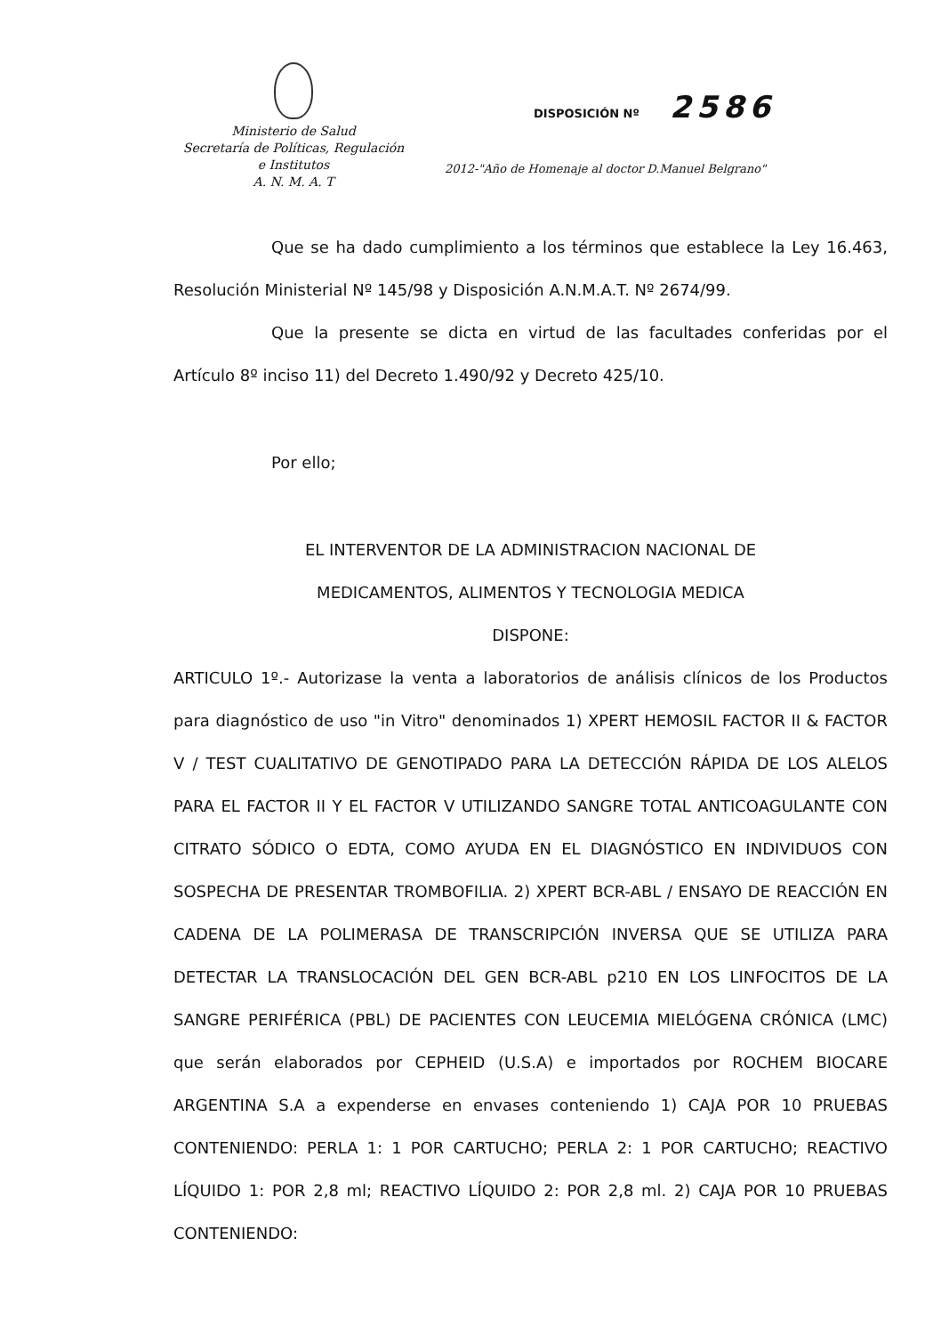Ministerio de Salud
Secretaría de Políticas, Regulación
e Institutos
A. N. M. A. T
DISPOSICIÓN Nº 2586
2012-"Año de Homenaje al doctor D.Manuel Belgrano"
Que se ha dado cumplimiento a los términos que establece la Ley 16.463, Resolución Ministerial Nº 145/98 y Disposición A.N.M.A.T. Nº 2674/99.
Que la presente se dicta en virtud de las facultades conferidas por el Artículo 8º inciso 11) del Decreto 1.490/92 y Decreto 425/10.
Por ello;
EL INTERVENTOR DE LA ADMINISTRACION NACIONAL DE
MEDICAMENTOS, ALIMENTOS Y TECNOLOGIA MEDICA
DISPONE:
ARTICULO 1º.- Autorizase la venta a laboratorios de análisis clínicos de los Productos para diagnóstico de uso "in Vitro" denominados 1) XPERT HEMOSIL FACTOR II & FACTOR V / TEST CUALITATIVO DE GENOTIPADO PARA LA DETECCIÓN RÁPIDA DE LOS ALELOS PARA EL FACTOR II Y EL FACTOR V UTILIZANDO SANGRE TOTAL ANTICOAGULANTE CON CITRATO SÓDICO O EDTA, COMO AYUDA EN EL DIAGNÓSTICO EN INDIVIDUOS CON SOSPECHA DE PRESENTAR TROMBOFILIA. 2) XPERT BCR-ABL / ENSAYO DE REACCIÓN EN CADENA DE LA POLIMERASA DE TRANSCRIPCIÓN INVERSA QUE SE UTILIZA PARA DETECTAR LA TRANSLOCACIÓN DEL GEN BCR-ABL p210 EN LOS LINFOCITOS DE LA SANGRE PERIFÉRICA (PBL) DE PACIENTES CON LEUCEMIA MIELÓGENA CRÓNICA (LMC) que serán elaborados por CEPHEID (U.S.A) e importados por ROCHEM BIOCARE ARGENTINA S.A a expenderse en envases conteniendo 1) CAJA POR 10 PRUEBAS CONTENIENDO: PERLA 1: 1 POR CARTUCHO; PERLA 2: 1 POR CARTUCHO; REACTIVO LÍQUIDO 1: POR 2,8 ml; REACTIVO LÍQUIDO 2: POR 2,8 ml. 2) CAJA POR 10 PRUEBAS CONTENIENDO: